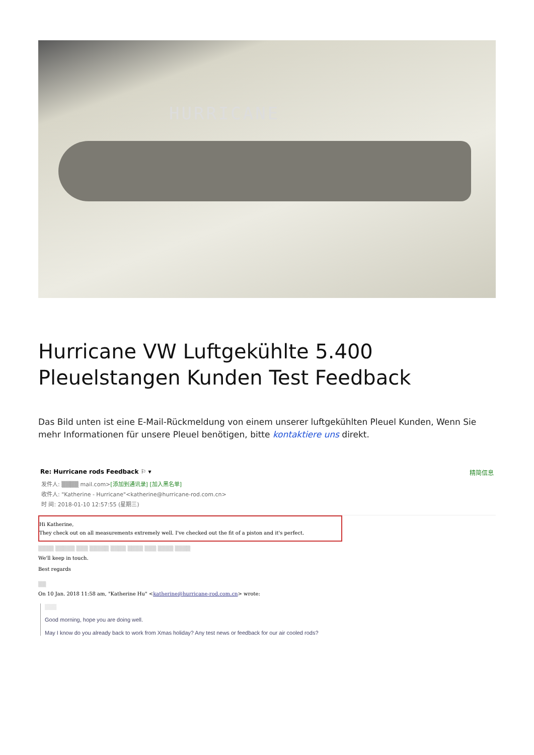HURRICANE
Hurricane VW Luftgekühlte 5.400 Pleuelstangen Kunden Test Feedback
Das Bild unten ist eine E-Mail-Rückmeldung von einem unserer luftgekühlten Pleuel Kunden, Wenn Sie mehr Informationen für unsere Pleuel benötigen, bitte kontaktiere uns direkt.
Re: Hurricane rods Feedback ⚐ ▾ 精简信息
发件人: ▒▒▒▒ mail.com>[添加到通讯录] [加入黑名单]
收件人: "Katherine - Hurricane"<katherine@hurricane-rod.com.cn>
时 间: 2018-01-10 12:57:55 (星期三)
Hi Katherine,
They check out on all measurements extremely well. I've checked out the fit of a piston and it's perfect.
▒▒▒▒ ▒▒▒▒▒ ▒▒▒ ▒▒▒▒▒ ▒▒▒▒ ▒▒▒▒ ▒▒▒ ▒▒▒▒ ▒▒▒▒
We'll keep in touch.
Best regards
▒▒
On 10 Jan. 2018 11:58 am, "Katherine Hu" <katherine@hurricane-rod.com.cn> wrote:
▒▒▒
Good morning, hope you are doing well.
May I know do you already back to work from Xmas holiday? Any test news or feedback for our air cooled rods?